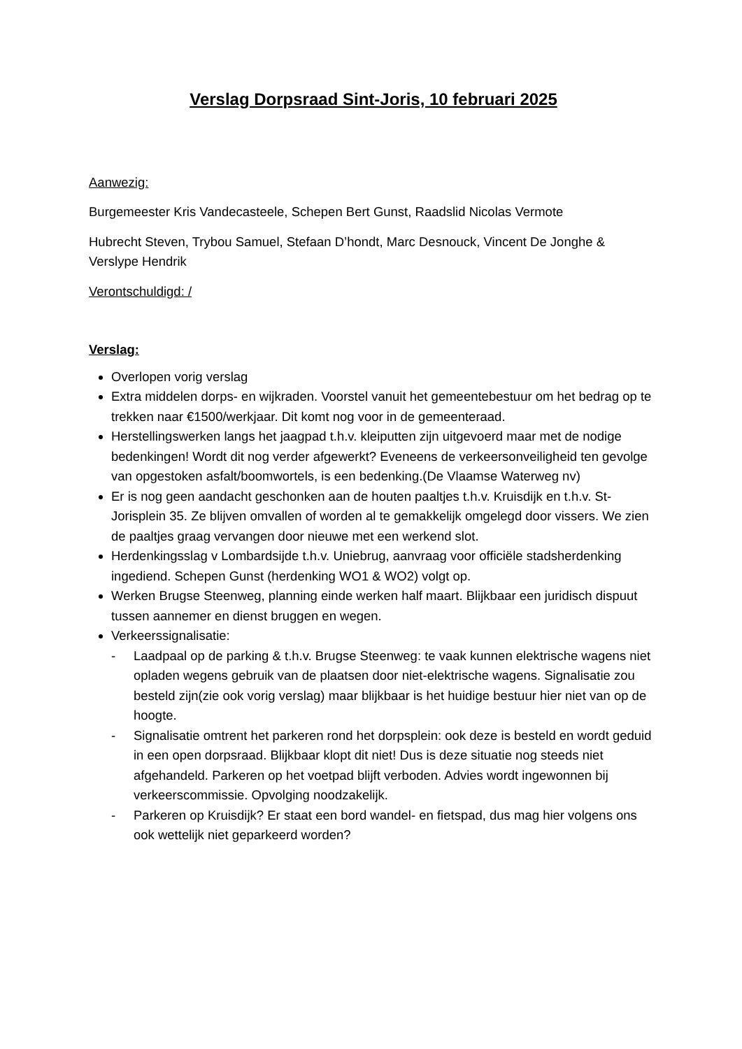Verslag Dorpsraad Sint-Joris, 10 februari 2025
Aanwezig:
Burgemeester Kris Vandecasteele, Schepen Bert Gunst, Raadslid Nicolas Vermote
Hubrecht Steven, Trybou Samuel, Stefaan D’hondt, Marc Desnouck, Vincent De Jonghe & Verslype Hendrik
Verontschuldigd: /
Verslag:
Overlopen vorig verslag
Extra middelen dorps- en wijkraden. Voorstel vanuit het gemeentebestuur om het bedrag op te trekken naar €1500/werkjaar. Dit komt nog voor in de gemeenteraad.
Herstellingswerken langs het jaagpad t.h.v. kleiputten zijn uitgevoerd maar met de nodige bedenkingen! Wordt dit nog verder afgewerkt? Eveneens de verkeersonveiligheid ten gevolge van opgestoken asfalt/boomwortels, is een bedenking.(De Vlaamse Waterweg nv)
Er is nog geen aandacht geschonken aan de houten paaltjes t.h.v. Kruisdijk en t.h.v. St-Jorisplein 35. Ze blijven omvallen of worden al te gemakkelijk omgelegd door vissers. We zien de paaltjes graag vervangen door nieuwe met een werkend slot.
Herdenkingsslag v Lombardsijde t.h.v. Uniebrug, aanvraag voor officiële stadsherdenking ingediend. Schepen Gunst (herdenking WO1 & WO2) volgt op.
Werken Brugse Steenweg, planning einde werken half maart. Blijkbaar een juridisch dispuut tussen aannemer en dienst bruggen en wegen.
Verkeerssignalisatie:
- Laadpaal op de parking & t.h.v. Brugse Steenweg: te vaak kunnen elektrische wagens niet opladen wegens gebruik van de plaatsen door niet-elektrische wagens. Signalisatie zou besteld zijn(zie ook vorig verslag) maar blijkbaar is het huidige bestuur hier niet van op de hoogte.
- Signalisatie omtrent het parkeren rond het dorpsplein: ook deze is besteld en wordt geduid in een open dorpsraad. Blijkbaar klopt dit niet! Dus is deze situatie nog steeds niet afgehandeld. Parkeren op het voetpad blijft verboden. Advies wordt ingewonnen bij verkeerscommissie. Opvolging noodzakelijk.
- Parkeren op Kruisdijk? Er staat een bord wandel- en fietspad, dus mag hier volgens ons ook wettelijk niet geparkeerd worden?